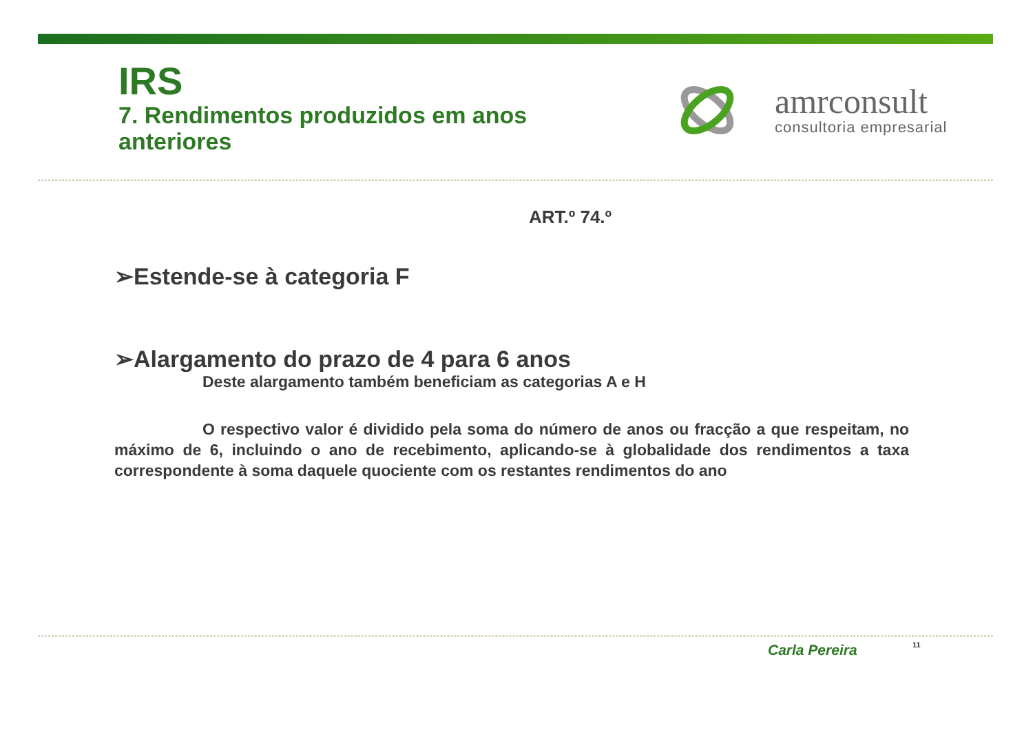IRS
7. Rendimentos produzidos em anos
anteriores
amrconsult
consultoria empresarial
ART.º 74.º
➢Estende-se à categoria F
➢Alargamento do prazo de 4 para 6 anos
Deste alargamento também beneficiam as categorias A e H
O respectivo valor é dividido pela soma do número de anos ou fracção a que respeitam, no máximo de 6, incluindo o ano de recebimento, aplicando-se à globalidade dos rendimentos a taxa correspondente à soma daquele quociente com os restantes rendimentos do ano
Carla Pereira 11